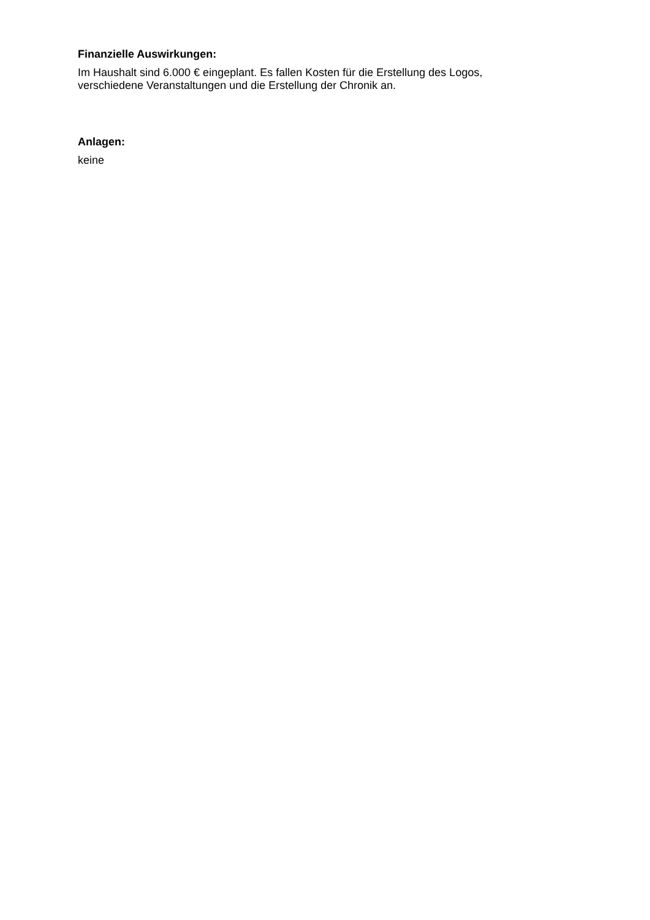Finanzielle Auswirkungen:
Im Haushalt sind 6.000 € eingeplant. Es fallen Kosten für die Erstellung des Logos, verschiedene Veranstaltungen und die Erstellung der Chronik an.
Anlagen:
keine